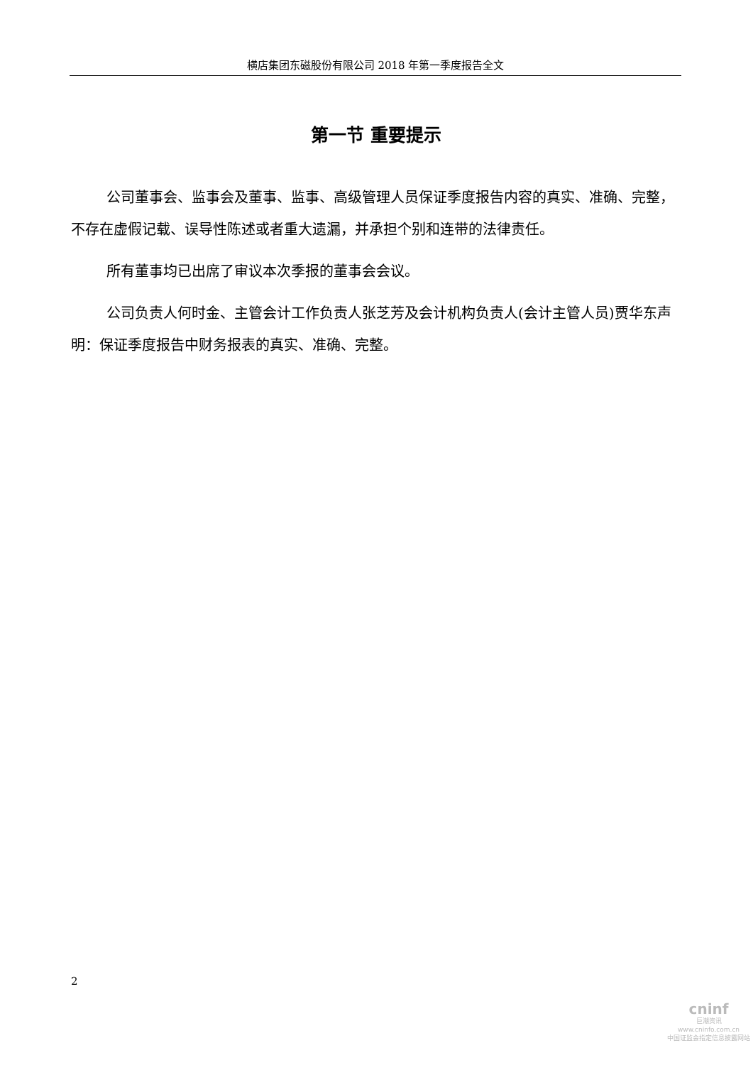横店集团东磁股份有限公司 2018 年第一季度报告全文
第一节 重要提示
公司董事会、监事会及董事、监事、高级管理人员保证季度报告内容的真实、准确、完整，不存在虚假记载、误导性陈述或者重大遗漏，并承担个别和连带的法律责任。
所有董事均已出席了审议本次季报的董事会会议。
公司负责人何时金、主管会计工作负责人张芝芳及会计机构负责人(会计主管人员)贾华东声明：保证季度报告中财务报表的真实、准确、完整。
2
cninf
巨潮资讯
www.cninfo.com.cn
中国证监会指定信息披露网站